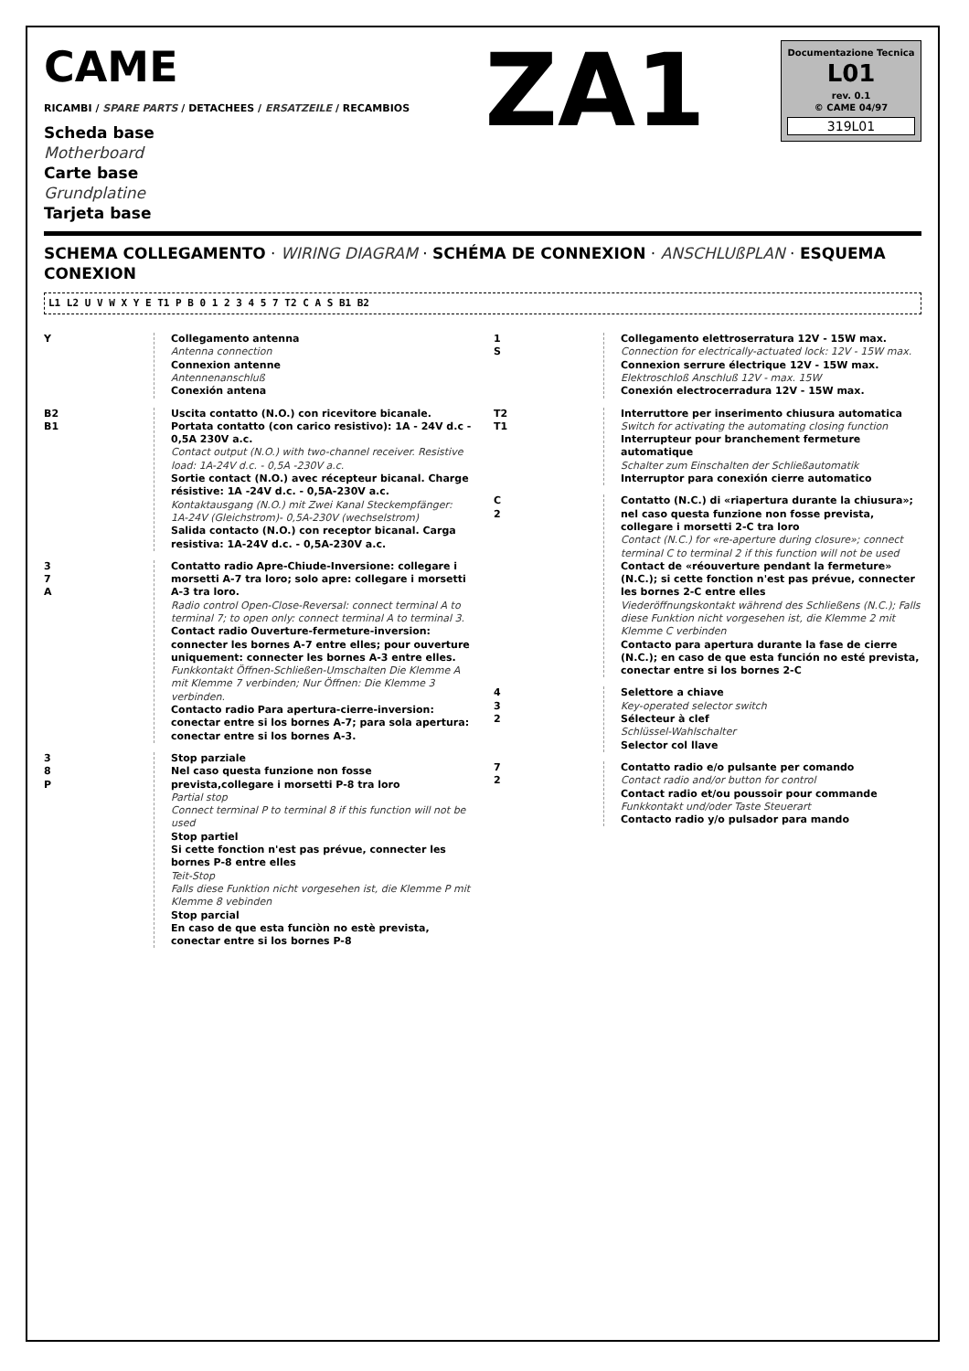CAME
RICAMBI / SPARE PARTS / DETACHEES / ERSATZEILE / RECAMBIOS
Scheda base
Motherboard
Carte base
Grundplatine
Tarjeta base
ZA1
Documentazione Tecnica
L01
rev. 0.1
© CAME 04/97
319L01
SCHEMA COLLEGAMENTO · WIRING DIAGRAM · SCHÉMA DE CONNEXION · ANSCHLUßPLAN · ESQUEMA CONEXION
L1 L2 U V W X Y E T1 P B 0 1 2 3 4 5 7 T2 C A S B1 B2
Y Collegamento antenna
Antenna connection
Connexion antenne
Antennenanschluß
Conexión antena
B2
B1
Uscita contatto (N.O.) con ricevitore bicanale. Portata contatto (con carico resistivo): 1A - 24V d.c - 0,5A 230V a.c.
Contact output (N.O.) with two-channel receiver. Resistive load: 1A-24V d.c. - 0,5A -230V a.c.
Sortie contact (N.O.) avec récepteur bicanal. Charge résistive: 1A -24V d.c. - 0,5A-230V a.c.
Kontaktausgang (N.O.) mit Zwei Kanal Steckempfänger: 1A-24V (Gleichstrom)- 0,5A-230V (wechselstrom)
Salida contacto (N.O.) con receptor bicanal. Carga resistiva: 1A-24V d.c. - 0,5A-230V a.c.
3
7
A
Contatto radio Apre-Chiude-Inversione: collegare i morsetti A-7 tra loro; solo apre: collegare i morsetti A-3 tra loro.
Radio control Open-Close-Reversal: connect terminal A to terminal 7; to open only: connect terminal A to terminal 3.
Contact radio Ouverture-fermeture-inversion: connecter les bornes A-7 entre elles; pour ouverture uniquement: connecter les bornes A-3 entre elles.
Funkkontakt Öffnen-Schließen-Umschalten Die Klemme A mit Klemme 7 verbinden; Nur Öffnen: Die Klemme 3 verbinden.
Contacto radio Para apertura-cierre-inversion: conectar entre si los bornes A-7; para sola apertura: conectar entre si los bornes A-3.
3
8
P
Stop parziale
Nel caso questa funzione non fosse prevista,collegare i morsetti P-8 tra loro
Partial stop
Connect terminal P to terminal 8 if this function will not be used
Stop partiel
Si cette fonction n'est pas prévue, connecter les bornes P-8 entre elles
Teit-Stop
Falls diese Funktion nicht vorgesehen ist, die Klemme P mit Klemme 8 vebinden
Stop parcial
En caso de que esta funciòn no estè prevista, conectar entre si los bornes P-8
1
S
Collegamento elettroserratura 12V - 15W max.
Connection for electrically-actuated lock: 12V - 15W max.
Connexion serrure électrique 12V - 15W max.
Elektroschloß Anschluß 12V - max. 15W
Conexión electrocerradura 12V - 15W max.
T2
T1
Interruttore per inserimento chiusura automatica
Switch for activating the automating closing function
Interrupteur pour branchement fermeture automatique
Schalter zum Einschalten der Schließautomatik
Interruptor para conexión cierre automatico
C
2
Contatto (N.C.) di «riapertura durante la chiusura»; nel caso questa funzione non fosse prevista, collegare i morsetti 2-C tra loro
Contact (N.C.) for «re-aperture during closure»; connect terminal C to terminal 2 if this function will not be used
Contact de «réouverture pendant la fermeture» (N.C.); si cette fonction n'est pas prévue, connecter les bornes 2-C entre elles
Viederöffnungskontakt während des Schließens (N.C.); Falls diese Funktion nicht vorgesehen ist, die Klemme 2 mit Klemme C verbinden
Contacto para apertura durante la fase de cierre (N.C.); en caso de que esta función no esté prevista, conectar entre si los bornes 2-C
4
3
2
Selettore a chiave
Key-operated selector switch
Sélecteur à clef
Schlüssel-Wahlschalter
Selector col llave
7
2
Contatto radio e/o pulsante per comando
Contact radio and/or button for control
Contact radio et/ou poussoir pour commande
Funkkontakt und/oder Taste Steuerart
Contacto radio y/o pulsador para mando